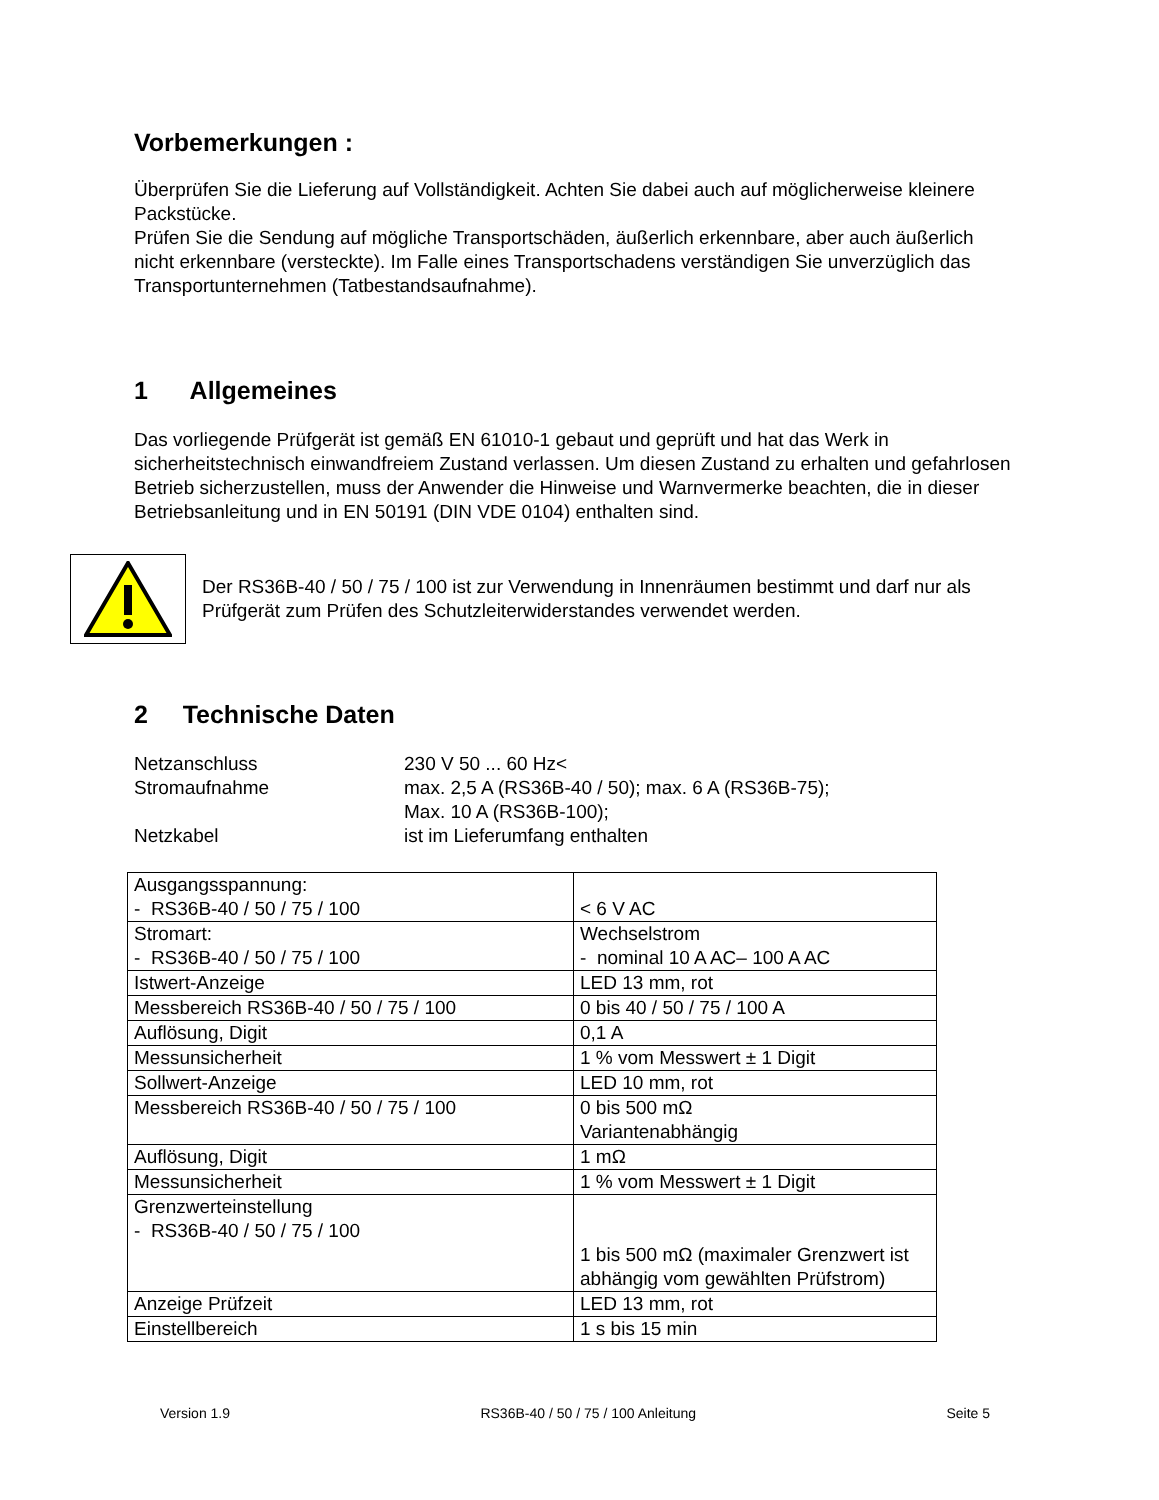Vorbemerkungen :
Überprüfen Sie die Lieferung auf Vollständigkeit. Achten Sie dabei auch auf möglicherweise kleinere Packstücke.
Prüfen Sie die Sendung auf mögliche Transportschäden, äußerlich erkennbare, aber auch äußerlich nicht erkennbare (versteckte). Im Falle eines Transportschadens verständigen Sie unverzüglich das Transportunternehmen (Tatbestandsaufnahme).
1 Allgemeines
Das vorliegende Prüfgerät ist gemäß EN 61010-1 gebaut und geprüft und hat das Werk in sicherheitstechnisch einwandfreiem Zustand verlassen. Um diesen Zustand zu erhalten und gefahrlosen Betrieb sicherzustellen, muss der Anwender die Hinweise und Warnvermerke beachten, die in dieser Betriebsanleitung und in EN 50191 (DIN VDE 0104) enthalten sind.
Der RS36B-40 / 50 / 75 / 100 ist zur Verwendung in Innenräumen bestimmt und darf nur als Prüfgerät zum Prüfen des Schutzleiterwiderstandes verwendet werden.
2 Technische Daten
Netzanschluss
230 V 50 ... 60 Hz<
Stromaufnahme
max. 2,5 A (RS36B-40 / 50); max. 6 A (RS36B-75);
Max. 10 A (RS36B-100);
Netzkabel
ist im Lieferumfang enthalten
| Ausgangsspannung: - RS36B-40 / 50 / 75 / 100 | < 6 V AC |
| Stromart: - RS36B-40 / 50 / 75 / 100 | Wechselstrom - nominal 10 A AC– 100 A AC |
| Istwert-Anzeige | LED 13 mm, rot |
| Messbereich RS36B-40 / 50 / 75 / 100 | 0 bis 40 / 50 / 75 / 100 A |
| Auflösung, Digit | 0,1 A |
| Messunsicherheit | 1 % vom Messwert ± 1 Digit |
| Sollwert-Anzeige | LED 10 mm, rot |
| Messbereich RS36B-40 / 50 / 75 / 100 | 0 bis 500 mΩ Variantenabhängig |
| Auflösung, Digit | 1 mΩ |
| Messunsicherheit | 1 % vom Messwert ± 1 Digit |
| Grenzwerteinstellung - RS36B-40 / 50 / 75 / 100 | 1 bis 500 mΩ (maximaler Grenzwert ist abhängig vom gewählten Prüfstrom) |
| Anzeige Prüfzeit | LED 13 mm, rot |
| Einstellbereich | 1 s bis 15 min |
Version 1.9 RS36B-40 / 50 / 75 / 100 Anleitung Seite 5